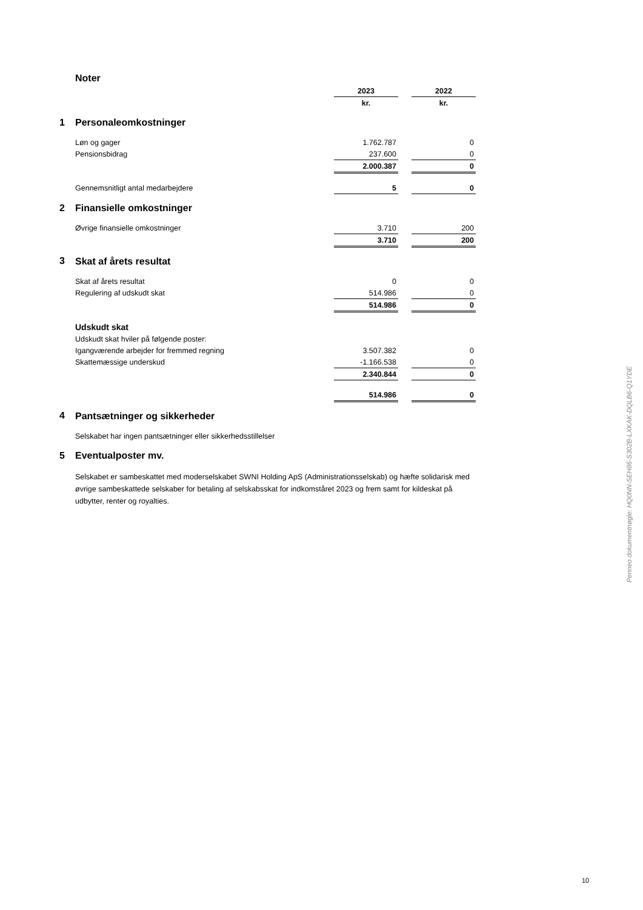| | Noter | | | |
| | | 2023 | | 2022 |
| | | kr. | | kr. |
| 1 | Personaleomkostninger | | | |
| | Løn og gager | 1.762.787 | | 0 |
| | Pensionsbidrag | 237.600 | | 0 |
| | | 2.000.387 | | 0 |
| | Gennemsnitligt antal medarbejdere | 5 | | 0 |
| 2 | Finansielle omkostninger | | | |
| | Øvrige finansielle omkostninger | 3.710 | | 200 |
| | | 3.710 | | 200 |
| 3 | Skat af årets resultat | | | |
| | Skat af årets resultat | 0 | | 0 |
| | Regulering af udskudt skat | 514.986 | | 0 |
| | | 514.986 | | 0 |
| | Udskudt skat | | | |
| | Udskudt skat hviler på følgende poster: | | | |
| | Igangværende arbejder for fremmed regning | 3.507.382 | | 0 |
| | Skattemæssige underskud | -1.166.538 | | 0 |
| | | 2.340.844 | | 0 |
| | | 514.986 | | 0 |
| 4 | Pantsætninger og sikkerheder | | | |
| | Selskabet har ingen pantsætninger eller sikkerhedsstillelser | | | |
| 5 | Eventualposter mv. | | | |
| | Selskabet er sambeskattet med moderselskabet SWNI Holding ApS (Administrationsselskab) og hæfte solidarisk med øvrige sambeskattede selskaber for betaling af selskabsskat for indkomståret 2023 og frem samt for kildeskat på udbytter, renter og royalties. | | | |
Penneo dokumentnøgle: HQ0NN-SEH86-S302B-LXKAK-DQLB6-Q1YDE
10